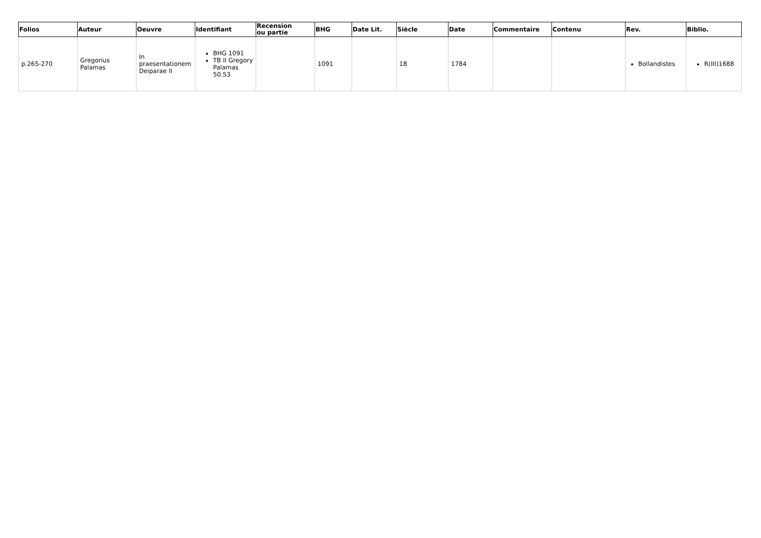| Folios | Auteur | Oeuvre | Identifiant | Recension ou partie | BHG | Date Lit. | Siècle | Date | Commentaire | Contenu | Rev. | Biblio. |
| --- | --- | --- | --- | --- | --- | --- | --- | --- | --- | --- | --- | --- |
| p.265-270 | Gregorius Palamas | In praesentationem Deiparae II | BHG 1091 TB II Gregory Palamas 50.53 | | 1091 | | 18 | 1784 | | | Bollandistes | R(III)1688 |